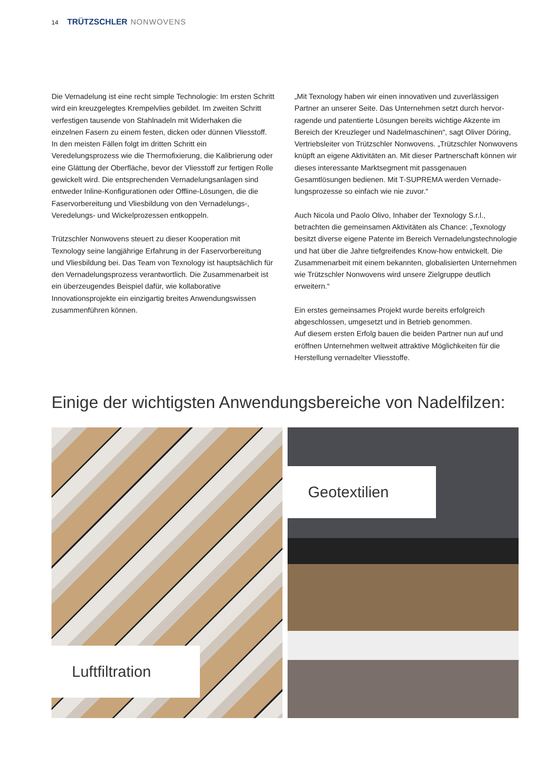14 TRÜTZSCHLER NONWOVENS
Die Vernadelung ist eine recht simple Technologie: Im ersten Schritt wird ein kreuzgelegtes Krempelvlies gebildet. Im zweiten Schritt verfestigen tausende von Stahlnadeln mit Widerhaken die einzelnen Fasern zu einem festen, dicken oder dünnen Vliesstoff. In den meisten Fällen folgt im dritten Schritt ein Veredelungsprozess wie die Thermofixierung, die Kalibrierung oder eine Glättung der Oberfläche, bevor der Vliesstoff zur fertigen Rolle gewickelt wird. Die entsprechenden Vernadelungs­anlagen sind entweder Inline-Konfigurationen oder Offline-Lösungen, die die Faservorbereitung und Vliesbildung von den Vernadelungs-, Veredelungs- und Wickelprozessen entkoppeln.
Trützschler Nonwovens steuert zu dieser Kooperation mit Texnology seine langjährige Erfahrung in der Faservorbereitung und Vliesbildung bei. Das Team von Texnology ist hauptsächlich für den Vernadelungsprozess verantwortlich. Die Zusammen­arbeit ist ein überzeugendes Beispiel dafür, wie kollaborative Innovationsprojekte ein einzigartig breites Anwendungswissen zusammenführen können.
„Mit Texnology haben wir einen innovativen und zuverlässigen Partner an unserer Seite. Das Unternehmen setzt durch hervor­ragende und patentierte Lösungen bereits wichtige Akzente im Bereich der Kreuzleger und Nadelmaschinen“, sagt Oliver Döring, Vertriebsleiter von Trützschler Nonwovens. „Trützschler Nonwo­vens knüpft an eigene Aktivitäten an. Mit dieser Partnerschaft können wir dieses interessante Marktsegment mit passgenauen Gesamtlösungen bedienen. Mit T-SUPREMA werden Vernade­lungsprozesse so einfach wie nie zuvor.“
Auch Nicola und Paolo Olivo, Inhaber der Texnology S.r.l., betrachten die gemeinsamen Aktivitäten als Chance: „Texnology besitzt diverse eigene Patente im Bereich Vernade­lungstechnologie und hat über die Jahre tiefgreifendes Know-how entwickelt. Die Zusammenarbeit mit einem bekannten, globalisierten Unternehmen wie Trützschler Nonwovens wird unsere Zielgruppe deutlich erweitern.“
Ein erstes gemeinsames Projekt wurde bereits erfolgreich abgeschlossen, umgesetzt und in Betrieb genommen.
Auf diesem ersten Erfolg bauen die beiden Partner nun auf und eröffnen Unternehmen weltweit attraktive Möglichkeiten für die Herstellung vernadelter Vliesstoffe.
Einige der wichtigsten Anwendungsbereiche von Nadelfilzen:
Luftfiltration Geotextilien